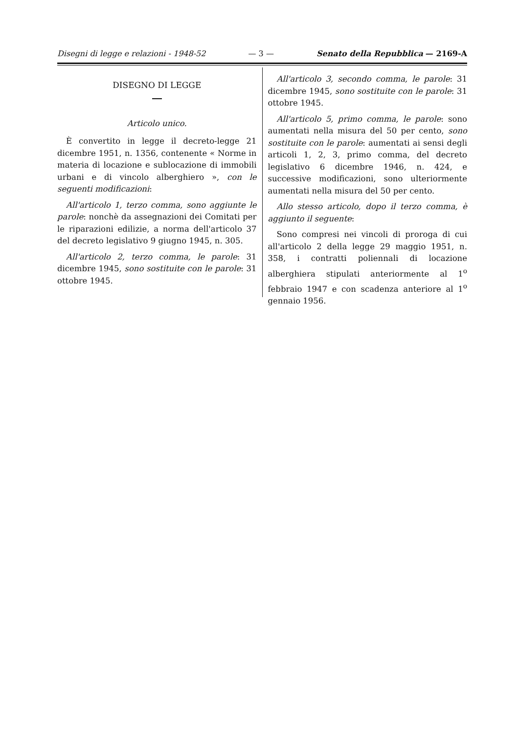Disegni di legge e relazioni - 1948-52 — 3 — Senato della Repubblica — 2169-A
DISEGNO DI LEGGE
Articolo unico.
È convertito in legge il decreto-legge 21 dicembre 1951, n. 1356, contenente « Norme in materia di locazione e sublocazione di immobili urbani e di vincolo alberghiero », con le seguenti modificazioni:
All'articolo 1, terzo comma, sono aggiunte le parole: nonchè da assegnazioni dei Comitati per le riparazioni edilizie, a norma dell'articolo 37 del decreto legislativo 9 giugno 1945, n. 305.
All'articolo 2, terzo comma, le parole: 31 dicembre 1945, sono sostituite con le parole: 31 ottobre 1945.
All'articolo 3, secondo comma, le parole: 31 dicembre 1945, sono sostituite con le parole: 31 ottobre 1945.
All'articolo 5, primo comma, le parole: sono aumentati nella misura del 50 per cento, sono sostituite con le parole: aumentati ai sensi degli articoli 1, 2, 3, primo comma, del decreto legislativo 6 dicembre 1946, n. 424, e successive modificazioni, sono ulteriormente aumentati nella misura del 50 per cento.
Allo stesso articolo, dopo il terzo comma, è aggiunto il seguente:
Sono compresi nei vincoli di proroga di cui all'articolo 2 della legge 29 maggio 1951, n. 358, i contratti poliennali di locazione alberghiera stipulati anteriormente al 1<sup>o</sup> febbraio 1947 e con scadenza anteriore al 1<sup>o</sup> gennaio 1956.